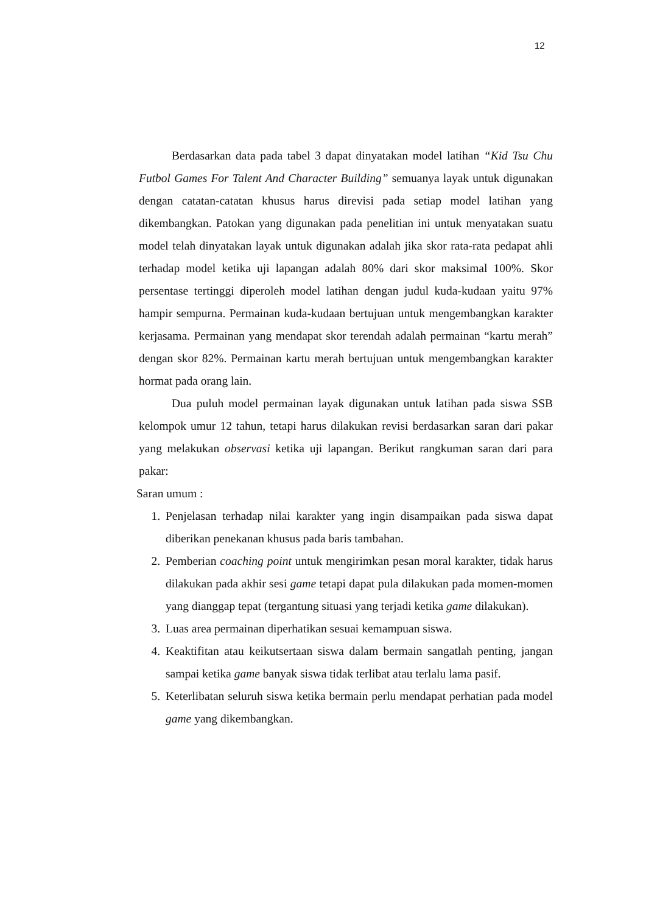12
Berdasarkan data pada tabel 3 dapat dinyatakan model latihan “Kid Tsu Chu Futbol Games For Talent And Character Building” semuanya layak untuk digunakan dengan catatan-catatan khusus harus direvisi pada setiap model latihan yang dikembangkan. Patokan yang digunakan pada penelitian ini untuk menyatakan suatu model telah dinyatakan layak untuk digunakan adalah jika skor rata-rata pedapat ahli terhadap model ketika uji lapangan adalah 80% dari skor maksimal 100%. Skor persentase tertinggi diperoleh model latihan dengan judul kuda-kudaan yaitu 97% hampir sempurna. Permainan kuda-kudaan bertujuan untuk mengembangkan karakter kerjasama. Permainan yang mendapat skor terendah adalah permainan “kartu merah” dengan skor 82%. Permainan kartu merah bertujuan untuk mengembangkan karakter hormat pada orang lain.
Dua puluh model permainan layak digunakan untuk latihan pada siswa SSB kelompok umur 12 tahun, tetapi harus dilakukan revisi berdasarkan saran dari pakar yang melakukan observasi ketika uji lapangan. Berikut rangkuman saran dari para pakar:
Saran umum :
1. Penjelasan terhadap nilai karakter yang ingin disampaikan pada siswa dapat diberikan penekanan khusus pada baris tambahan.
2. Pemberian coaching point untuk mengirimkan pesan moral karakter, tidak harus dilakukan pada akhir sesi game tetapi dapat pula dilakukan pada momen-momen yang dianggap tepat (tergantung situasi yang terjadi ketika game dilakukan).
3. Luas area permainan diperhatikan sesuai kemampuan siswa.
4. Keaktifitan atau keikutsertaan siswa dalam bermain sangatlah penting, jangan sampai ketika game banyak siswa tidak terlibat atau terlalu lama pasif.
5. Keterlibatan seluruh siswa ketika bermain perlu mendapat perhatian pada model game yang dikembangkan.